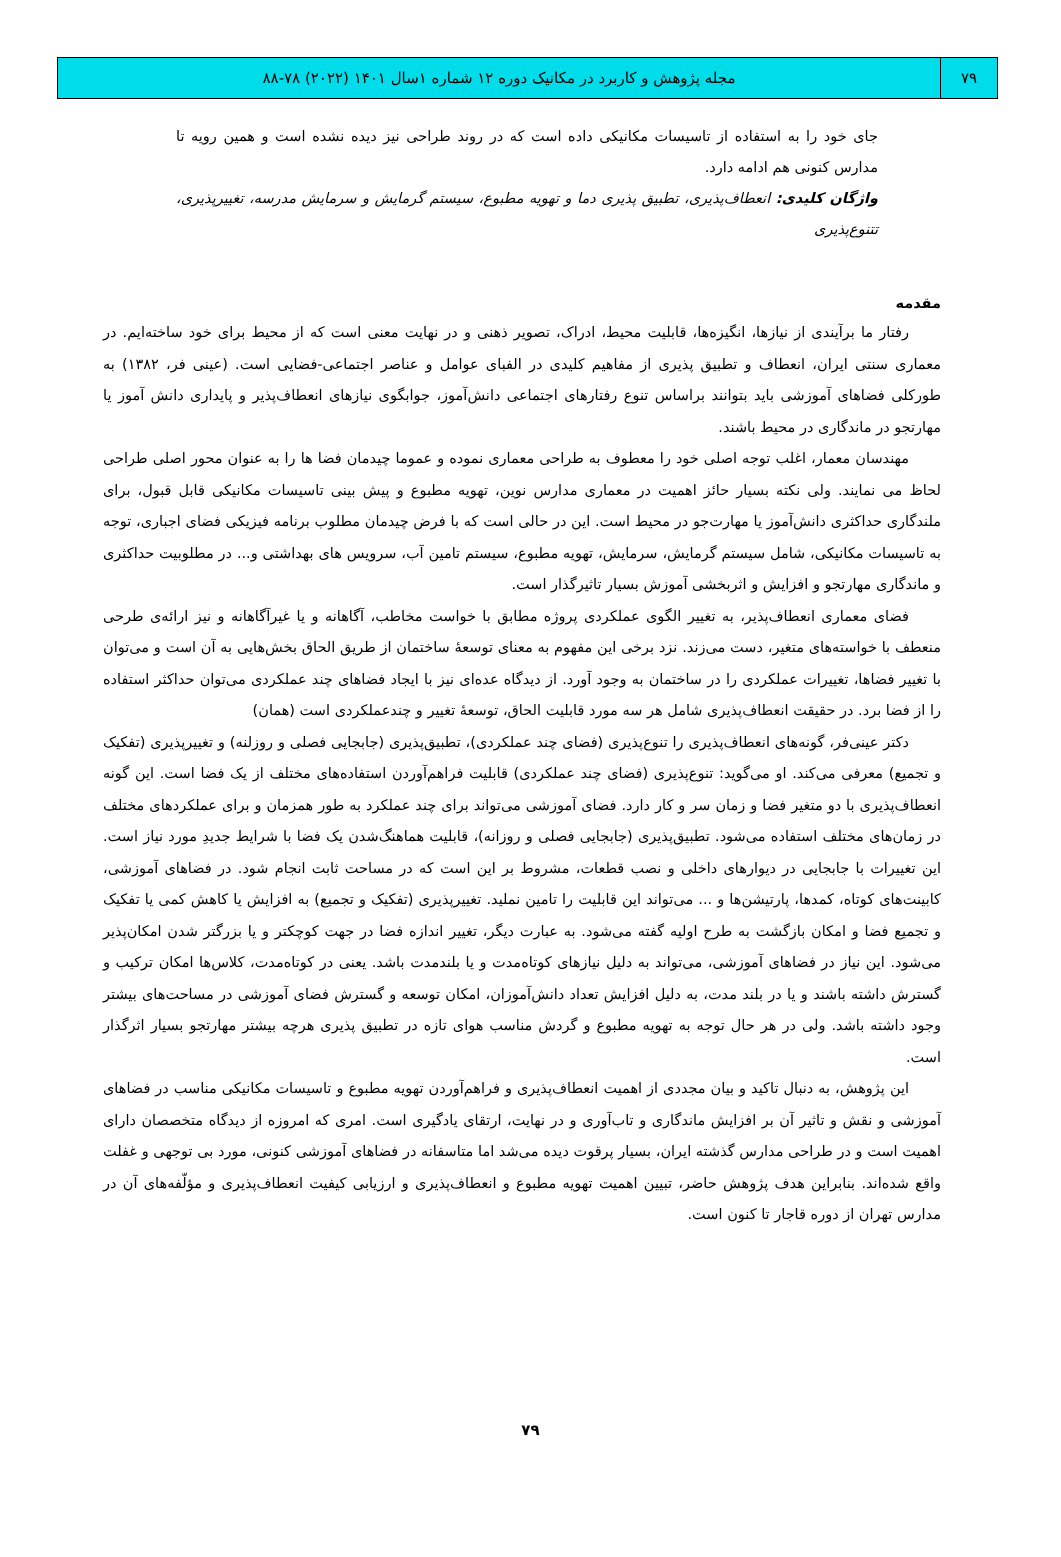۷۹
مجله پژوهش و کاربرد در مکانیک دوره ۱۲ شماره ۱سال ۱۴۰۱ (۲۰۲۲) ۷۸-۸۸
جای خود را به استفاده از تاسیسات مکانیکی داده است که در روند طراحی نیز دیده نشده است و همین رویه تا مدارس کنونی هم ادامه دارد.
واژگان کلیدی: انعطاف‌پذیری، تطبیق پذیری دما و تهویه مطبوع، سیستم گرمایش و سرمایش مدرسه، تغییرپذیری، تتنوع‌پذیری
مقدمه
رفتار ما برآیندی از نیازها، انگیزه‌ها، قابلیت محیط، ادراک، تصویر ذهنی و در نهایت معنی است که از محیط برای خود ساخته‌ایم. در معماری سنتی ایران، انعطاف و تطبیق پذیری از مفاهیم کلیدی در الفبای عوامل و عناصر اجتماعی-فضایی است. (عینی فر، ۱۳۸۲) به طورکلی فضاهای آموزشی باید بتوانند براساس تنوع رفتارهای اجتماعی دانش‌آموز، جوابگوی نیازهای انعطاف‌پذیر و پایداری دانش آموز یا مهارتجو در ماندگاری در محیط باشند.
مهندسان معمار، اغلب توجه اصلی خود را معطوف به طراحی معماری نموده و عموما چیدمان فضا ها را به عنوان محور اصلی طراحی لحاظ می نمایند. ولی نکته بسیار حائز اهمیت در معماری مدارس نوین، تهویه مطبوع و پیش بینی تاسیسات مکانیکی قابل قبول، برای ملندگاری حداکثری دانش‌آموز یا مهارت‌جو در محیط است. این در حالی است که با فرض چیدمان مطلوب برنامه فیزیکی فضای اجباری، توجه به تاسیسات مکانیکی، شامل سیستم گرمایش، سرمایش، تهویه مطبوع، سیستم تامین آب، سرویس های بهداشتی و... در مطلوبیت حداکثری و ماندگاری مهارتجو و افزایش و اثربخشی آموزش بسیار تاثیرگذار است.
فضای معماری انعطاف‌پذیر، به تغییر الگوی عملکردی پروژه مطابق با خواست مخاطب، آگاهانه و یا غیرآگاهانه و نیز ارائه‌ی طرحی منعطف با خواسته‌های متغیر، دست می‌زند. نزد برخی این مفهوم به معنای توسعهٔ ساختمان از طریق الحاق بخش‌هایی به آن است و می‌توان با تغییر فضاها، تغییرات عملکردی را در ساختمان به وجود آورد. از دیدگاه عده‌ای نیز با ایجاد فضاهای چند عملکردی می‌توان حداکثر استفاده را از فضا برد. در حقیقت انعطاف‌پذیری شامل هر سه مورد قابلیت الحاق، توسعهٔ تغییر و چندعملکردی است (همان)
دکتر عینی‌فر، گونه‌های انعطاف‌پذیری را تنوع‌پذیری (فضای چند عملکردی)، تطبیق‌پذیری (جابجایی فصلی و روزلنه) و تغییرپذیری (تفکیک و تجمیع) معرفی می‌کند. او می‌گوید: تنوع‌پذیری (فضای چند عملکردی) قابلیت فراهم‌آوردن استفاده‌های مختلف از یک فضا است. این گونه انعطاف‌پذیری با دو متغیر فضا و زمان سر و کار دارد. فضای آموزشی می‌تواند برای چند عملکرد به طور همزمان و برای عملکردهای مختلف در زمان‌های مختلف استفاده می‌شود. تطبیق‌پذیری (جابجایی فصلی و روزانه)، قابلیت هماهنگ‌شدن یک فضا با شرایط جدیدِ مورد نیاز است. این تغییرات با جابجایی در دیوارهای داخلی و نصب قطعات، مشروط بر این است که در مساحت ثابت انجام شود. در فضاهای آموزشی، کابینت‌های کوتاه، کمدها، پارتیشن‌ها و ... می‌تواند این قابلیت را تامین نملید. تغییرپذیری (تفکیک و تجمیع) به افزایش یا کاهش کمی یا تفکیک و تجمیع فضا و امکان بازگشت به طرح اولیه گفته می‌شود. به عبارت دیگر، تغییر اندازه فضا در جهت کوچکتر و یا بزرگتر شدن امکان‌پذیر می‌شود. این نیاز در فضاهای آموزشی، می‌تواند به دلیل نیازهای کوتاه‌مدت و یا بلندمدت باشد. یعنی در کوتاه‌مدت، کلاس‌ها امکان ترکیب و گسترش داشته باشند و یا در بلند مدت، به دلیل افزایش تعداد دانش‌آموزان، امکان توسعه و گسترش فضای آموزشی در مساحت‌های بیشتر وجود داشته باشد. ولی در هر حال توجه به تهویه مطبوع و گردش مناسب هوای تازه در تطبیق پذیری هرچه بیشتر مهارتجو بسیار اثرگذار است.
این پژوهش، به دنبال تاکید و بیان مجددی از اهمیت انعطاف‌پذیری و فراهم‌آوردن تهویه مطبوع و تاسیسات مکانیکی مناسب در فضاهای آموزشی و نقش و تاثیر آن بر افزایش ماندگاری و تاب‌آوری و در نهایت، ارتقای یادگیری است. امری که امروزه از دیدگاه متخصصان دارای اهمیت است و در طراحی مدارس گذشته ایران، بسیار پرقوت دیده می‌شد اما متاسفانه در فضاهای آموزشی کنونی، مورد بی توجهی و غفلت واقع شده‌اند. بنابراین هدف پژوهش حاضر، تبیین اهمیت تهویه مطبوع و انعطاف‌پذیری و ارزیابی کیفیت انعطاف‌پذیری و مؤلّفه‌های آن در مدارس تهران از دوره قاجار تا کنون است.
۷۹